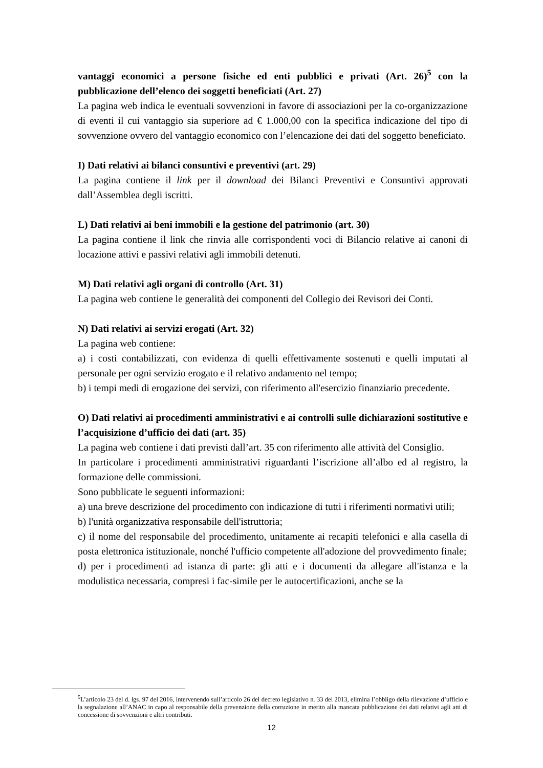vantaggi economici a persone fisiche ed enti pubblici e privati (Art. 26)<sup>5</sup> con la pubblicazione dell’elenco dei soggetti beneficiati (Art. 27)
La pagina web indica le eventuali sovvenzioni in favore di associazioni per la co-organizzazione di eventi il cui vantaggio sia superiore ad € 1.000,00 con la specifica indicazione del tipo di sovvenzione ovvero del vantaggio economico con l’elencazione dei dati del soggetto beneficiato.
I) Dati relativi ai bilanci consuntivi e preventivi (art. 29)
La pagina contiene il link per il download dei Bilanci Preventivi e Consuntivi approvati dall’Assemblea degli iscritti.
L) Dati relativi ai beni immobili e la gestione del patrimonio (art. 30)
La pagina contiene il link che rinvia alle corrispondenti voci di Bilancio relative ai canoni di locazione attivi e passivi relativi agli immobili detenuti.
M) Dati relativi agli organi di controllo (Art. 31)
La pagina web contiene le generalità dei componenti del Collegio dei Revisori dei Conti.
N) Dati relativi ai servizi erogati (Art. 32)
La pagina web contiene:
a) i costi contabilizzati, con evidenza di quelli effettivamente sostenuti e quelli imputati al personale per ogni servizio erogato e il relativo andamento nel tempo;
b) i tempi medi di erogazione dei servizi, con riferimento all'esercizio finanziario precedente.
O) Dati relativi ai procedimenti amministrativi e ai controlli sulle dichiarazioni sostitutive e l’acquisizione d’ufficio dei dati (art. 35)
La pagina web contiene i dati previsti dall’art. 35 con riferimento alle attività del Consiglio.
In particolare i procedimenti amministrativi riguardanti l’iscrizione all’albo ed al registro, la formazione delle commissioni.
Sono pubblicate le seguenti informazioni:
a) una breve descrizione del procedimento con indicazione di tutti i riferimenti normativi utili;
b) l'unità organizzativa responsabile dell'istruttoria;
c) il nome del responsabile del procedimento, unitamente ai recapiti telefonici e alla casella di posta elettronica istituzionale, nonché l'ufficio competente all'adozione del provvedimento finale;
d) per i procedimenti ad istanza di parte: gli atti e i documenti da allegare all'istanza e la modulistica necessaria, compresi i fac-simile per le autocertificazioni, anche se la
<sup>5</sup> L’articolo 23 del d. lgs. 97 del 2016, intervenendo sull’articolo 26 del decreto legislativo n. 33 del 2013, elimina l’obbligo della rilevazione d’ufficio e la segnalazione all’ANAC in capo al responsabile della prevenzione della corruzione in merito alla mancata pubblicazione dei dati relativi agli atti di concessione di sovvenzioni e altri contributi.
12